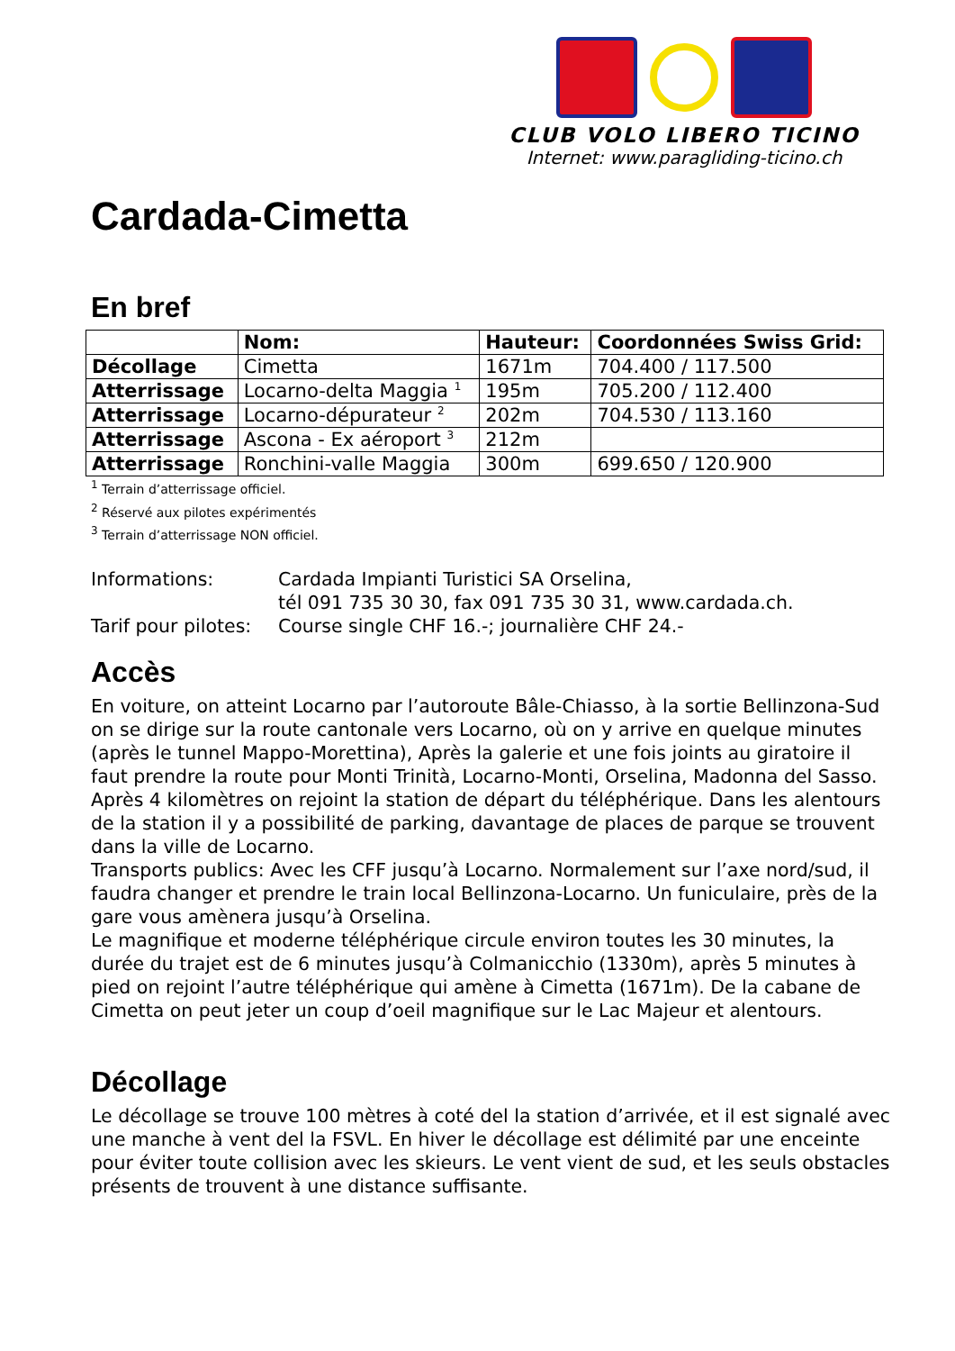CLUB VOLO LIBERO TICINO
Internet: www.paragliding-ticino.ch
Cardada-Cimetta
En bref
| | Nom: | Hauteur: | Coordonnées Swiss Grid: |
| --- | --- | --- | --- |
| Décollage | Cimetta | 1671m | 704.400 / 117.500 |
| Atterrissage | Locarno-delta Maggia <sup>1</sup> | 195m | 705.200 / 112.400 |
| Atterrissage | Locarno-dépurateur <sup>2</sup> | 202m | 704.530 / 113.160 |
| Atterrissage | Ascona - Ex aéroport <sup>3</sup> | 212m | |
| Atterrissage | Ronchini-valle Maggia | 300m | 699.650 / 120.900 |
<sup>1</sup> Terrain d’atterrissage officiel.
<sup>2</sup> Réservé aux pilotes expérimentés
<sup>3</sup> Terrain d’atterrissage NON officiel.
Informations:
Cardada Impianti Turistici SA Orselina,
tél 091 735 30 30, fax 091 735 30 31, www.cardada.ch.
Tarif pour pilotes:
Course single CHF 16.-; journalière CHF 24.-
Accès
En voiture, on atteint Locarno par l’autoroute Bâle-Chiasso, à la sortie Bellinzona-Sud on se dirige sur la route cantonale vers Locarno, où on y arrive en quelque minutes (après le tunnel Mappo-Morettina), Après la galerie et une fois joints au giratoire il faut prendre la route pour Monti Trinità, Locarno-Monti, Orselina, Madonna del Sasso. Après 4 kilomètres on rejoint la station de départ du téléphérique. Dans les alentours de la station il y a possibilité de parking, davantage de places de parque se trouvent dans la ville de Locarno.
Transports publics: Avec les CFF jusqu’à Locarno. Normalement sur l’axe nord/sud, il faudra changer et prendre le train local Bellinzona-Locarno. Un funiculaire, près de la gare vous amènera jusqu’à Orselina.
Le magnifique et moderne téléphérique circule environ toutes les 30 minutes, la durée du trajet est de 6 minutes jusqu’à Colmanicchio (1330m), après 5 minutes à pied on rejoint l’autre téléphérique qui amène à Cimetta (1671m). De la cabane de Cimetta on peut jeter un coup d’oeil magnifique sur le Lac Majeur et alentours.
Décollage
Le décollage se trouve 100 mètres à coté del la station d’arrivée, et il est signalé avec une manche à vent del la FSVL. En hiver le décollage est délimité par une enceinte pour éviter toute collision avec les skieurs. Le vent vient de sud, et les seuls obstacles présents de trouvent à une distance suffisante.